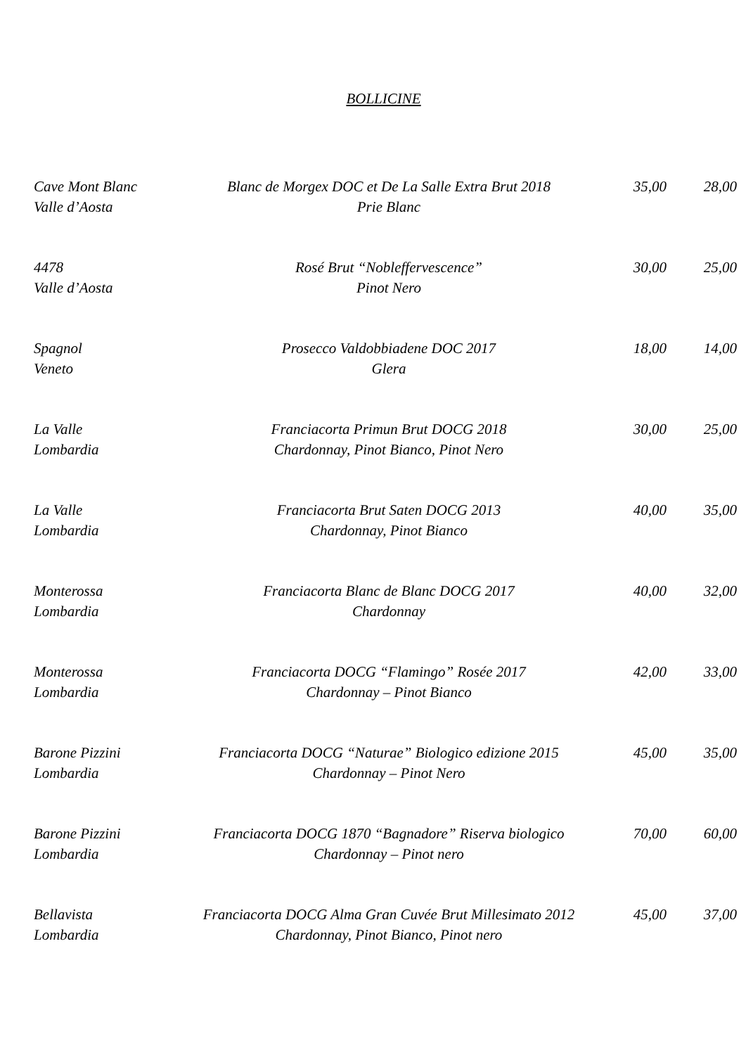BOLLICINE
| Cave Mont Blanc Valle d’Aosta | Blanc de Morgex DOC et De La Salle Extra Brut 2018 Prie Blanc | 35,00 | 28,00 |
| 4478 Valle d’Aosta | Rosé Brut “Nobleffervescence” Pinot Nero | 30,00 | 25,00 |
| Spagnol Veneto | Prosecco Valdobbiadene DOC 2017 Glera | 18,00 | 14,00 |
| La Valle Lombardia | Franciacorta Primun Brut DOCG 2018 Chardonnay, Pinot Bianco, Pinot Nero | 30,00 | 25,00 |
| La Valle Lombardia | Franciacorta Brut Saten DOCG 2013 Chardonnay, Pinot Bianco | 40,00 | 35,00 |
| Monterossa Lombardia | Franciacorta Blanc de Blanc DOCG 2017 Chardonnay | 40,00 | 32,00 |
| Monterossa Lombardia | Franciacorta DOCG “Flamingo” Rosée 2017 Chardonnay – Pinot Bianco | 42,00 | 33,00 |
| Barone Pizzini Lombardia | Franciacorta DOCG “Naturae” Biologico edizione 2015 Chardonnay – Pinot Nero | 45,00 | 35,00 |
| Barone Pizzini Lombardia | Franciacorta DOCG 1870 “Bagnadore” Riserva biologico Chardonnay – Pinot nero | 70,00 | 60,00 |
| Bellavista Lombardia | Franciacorta DOCG Alma Gran Cuvée Brut Millesimato 2012 Chardonnay, Pinot Bianco, Pinot nero | 45,00 | 37,00 |